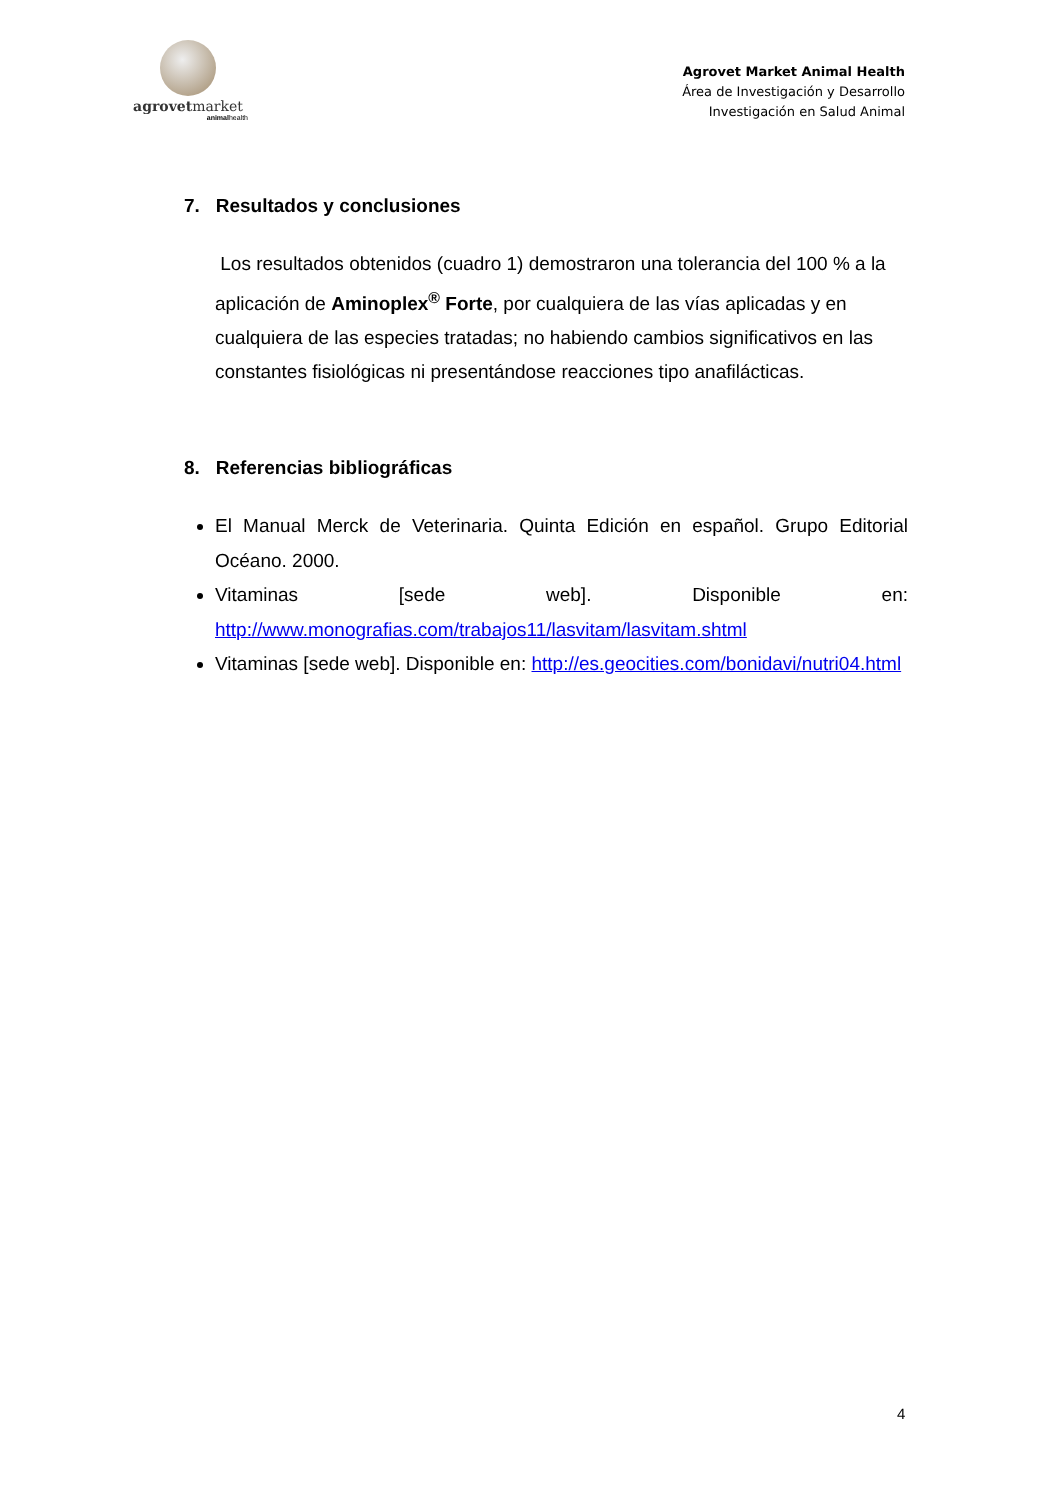agrovetmarket
animalhealth
Agrovet Market Animal Health
Área de Investigación y Desarrollo
Investigación en Salud Animal
7. Resultados y conclusiones
Los resultados obtenidos (cuadro 1) demostraron una tolerancia del 100 % a la aplicación de Aminoplex<sup>®</sup> Forte, por cualquiera de las vías aplicadas y en cualquiera de las especies tratadas; no habiendo cambios significativos en las constantes fisiológicas ni presentándose reacciones tipo anafilácticas.
8. Referencias bibliográficas
El Manual Merck de Veterinaria. Quinta Edición en español. Grupo Editorial Océano. 2000.
Vitaminas [sede web]. Disponible en: http://www.monografias.com/trabajos11/lasvitam/lasvitam.shtml
Vitaminas [sede web]. Disponible en: http://es.geocities.com/bonidavi/nutri04.html
4